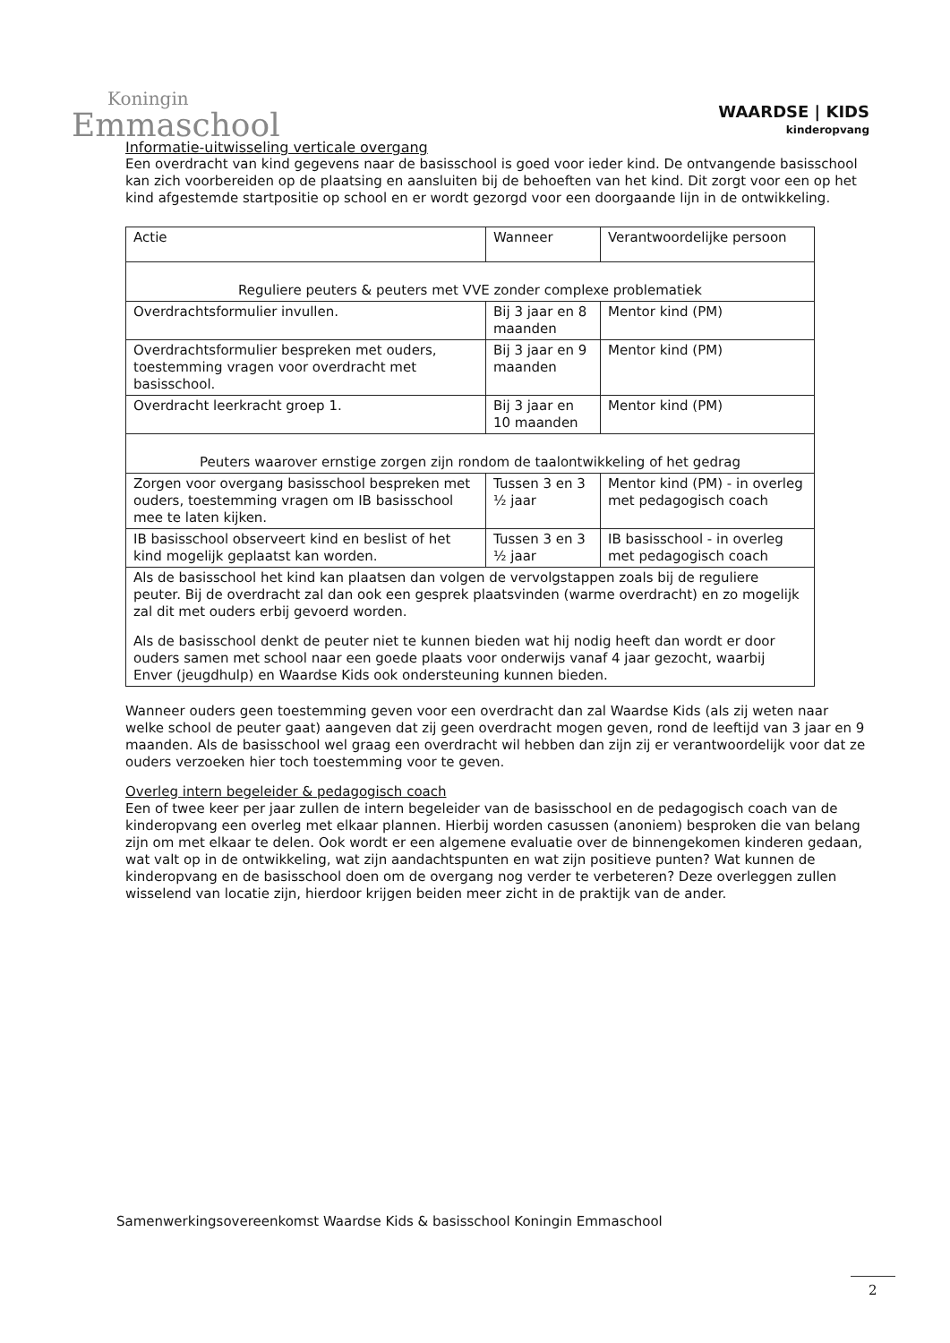Koningin
Emmaschool
WAARDSE | KIDS
kinderopvang
Informatie-uitwisseling verticale overgang
Een overdracht van kind gegevens naar de basisschool is goed voor ieder kind. De ontvangende basisschool kan zich voorbereiden op de plaatsing en aansluiten bij de behoeften van het kind. Dit zorgt voor een op het kind afgestemde startpositie op school en er wordt gezorgd voor een doorgaande lijn in de ontwikkeling.
| Actie | Wanneer | Verantwoordelijke persoon |
| --- | --- | --- |
| Reguliere peuters & peuters met VVE zonder complexe problematiek | | |
| Overdrachtsformulier invullen. | Bij 3 jaar en 8 maanden | Mentor kind (PM) |
| Overdrachtsformulier bespreken met ouders, toestemming vragen voor overdracht met basisschool. | Bij 3 jaar en 9 maanden | Mentor kind (PM) |
| Overdracht leerkracht groep 1. | Bij 3 jaar en 10 maanden | Mentor kind (PM) |
| Peuters waarover ernstige zorgen zijn rondom de taalontwikkeling of het gedrag | | |
| Zorgen voor overgang basisschool bespreken met ouders, toestemming vragen om IB basisschool mee te laten kijken. | Tussen 3 en 3 ½ jaar | Mentor kind (PM) - in overleg met pedagogisch coach |
| IB basisschool observeert kind en beslist of het kind mogelijk geplaatst kan worden. | Tussen 3 en 3 ½ jaar | IB basisschool - in overleg met pedagogisch coach |
| Als de basisschool het kind kan plaatsen dan volgen de vervolgstappen zoals bij de reguliere peuter. Bij de overdracht zal dan ook een gesprek plaatsvinden (warme overdracht) en zo mogelijk zal dit met ouders erbij gevoerd worden. Als de basisschool denkt de peuter niet te kunnen bieden wat hij nodig heeft dan wordt er door ouders samen met school naar een goede plaats voor onderwijs vanaf 4 jaar gezocht, waarbij Enver (jeugdhulp) en Waardse Kids ook ondersteuning kunnen bieden. | | |
Wanneer ouders geen toestemming geven voor een overdracht dan zal Waardse Kids (als zij weten naar welke school de peuter gaat) aangeven dat zij geen overdracht mogen geven, rond de leeftijd van 3 jaar en 9 maanden. Als de basisschool wel graag een overdracht wil hebben dan zijn zij er verantwoordelijk voor dat ze ouders verzoeken hier toch toestemming voor te geven.
Overleg intern begeleider & pedagogisch coach
Een of twee keer per jaar zullen de intern begeleider van de basisschool en de pedagogisch coach van de kinderopvang een overleg met elkaar plannen. Hierbij worden casussen (anoniem) besproken die van belang zijn om met elkaar te delen. Ook wordt er een algemene evaluatie over de binnengekomen kinderen gedaan, wat valt op in de ontwikkeling, wat zijn aandachtspunten en wat zijn positieve punten? Wat kunnen de kinderopvang en de basisschool doen om de overgang nog verder te verbeteren? Deze overleggen zullen wisselend van locatie zijn, hierdoor krijgen beiden meer zicht in de praktijk van de ander.
Samenwerkingsovereenkomst Waardse Kids & basisschool Koningin Emmaschool
2